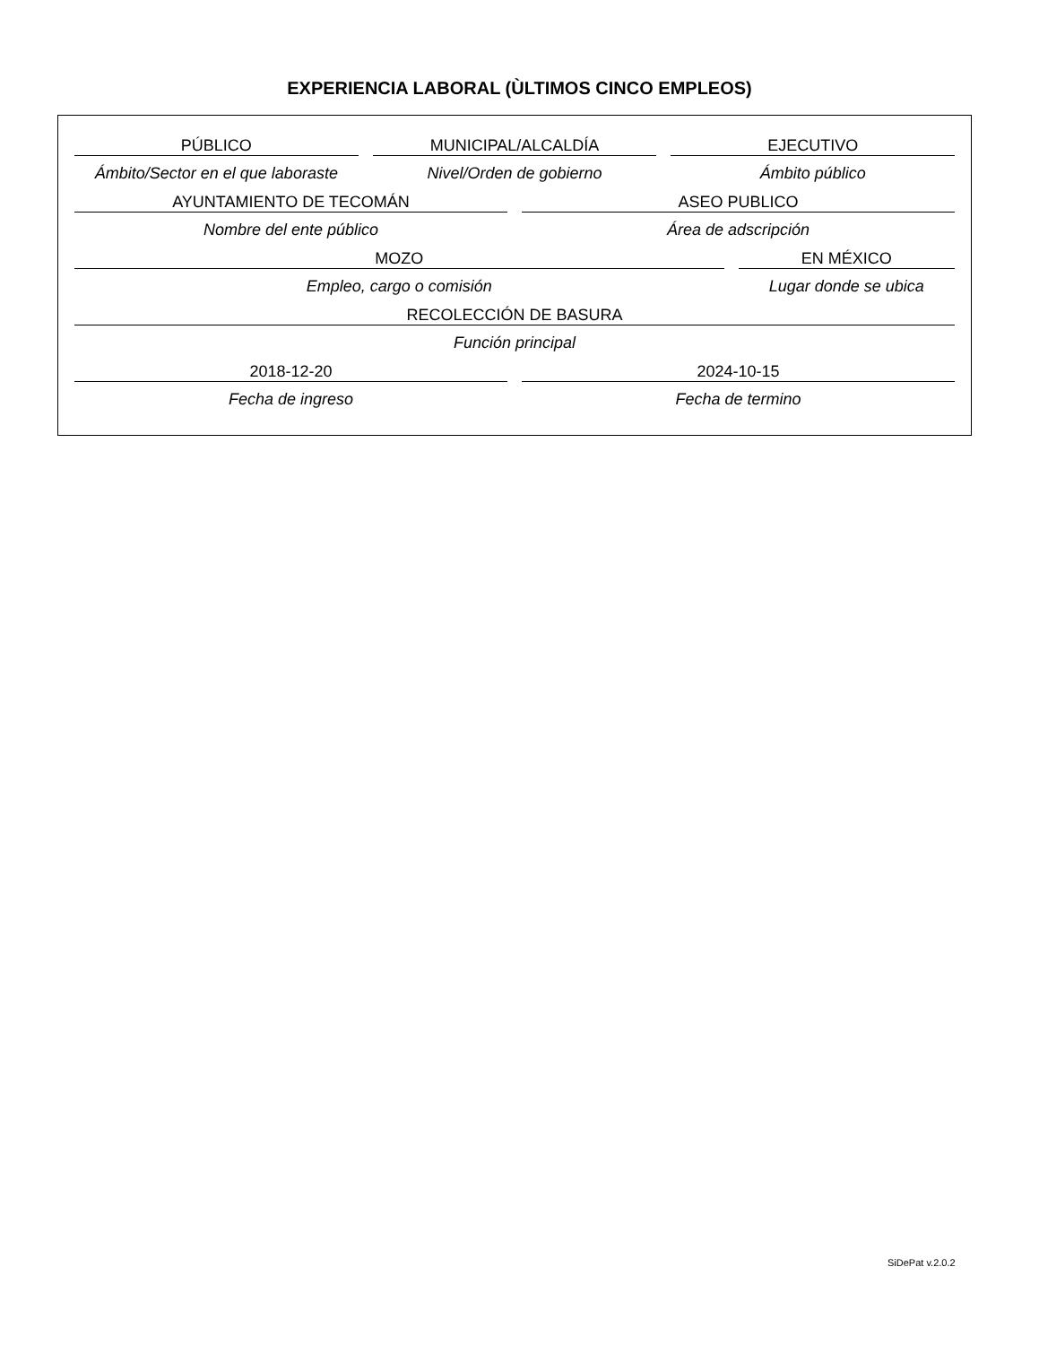EXPERIENCIA LABORAL (ÙLTIMOS CINCO EMPLEOS)
PÚBLICO
Ámbito/Sector en el que laboraste
MUNICIPAL/ALCALDÍA
Nivel/Orden de gobierno
EJECUTIVO
Ámbito público
AYUNTAMIENTO DE TECOMÁN
Nombre del ente público
ASEO PUBLICO
Área de adscripción
MOZO
Empleo, cargo o comisión
EN MÉXICO
Lugar donde se ubica
RECOLECCIÓN DE BASURA
Función principal
2018-12-20
Fecha de ingreso
2024-10-15
Fecha de termino
SiDePat v.2.0.2